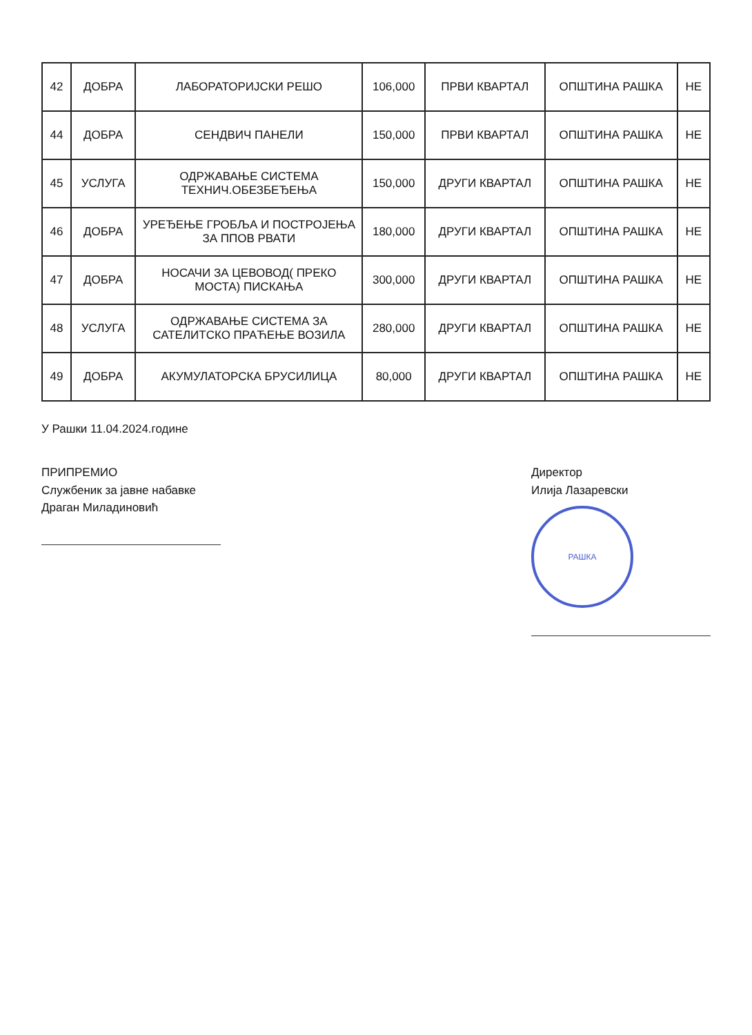| 42 | ДОБРА | ЛАБОРАТОРИЈСКИ РЕШО | 106,000 | ПРВИ КВАРТАЛ | ОПШТИНА РАШКА | НЕ |
| 44 | ДОБРА | СЕНДВИЧ ПАНЕЛИ | 150,000 | ПРВИ КВАРТАЛ | ОПШТИНА РАШКА | НЕ |
| 45 | УСЛУГА | ОДРЖАВАЊЕ СИСТЕМА ТЕХНИЧ.ОБЕЗБЕЂЕЊА | 150,000 | ДРУГИ КВАРТАЛ | ОПШТИНА РАШКА | НЕ |
| 46 | ДОБРА | УРЕЂЕЊЕ ГРОБЉА И ПОСТРОЈЕЊА ЗА ППОВ РВАТИ | 180,000 | ДРУГИ КВАРТАЛ | ОПШТИНА РАШКА | НЕ |
| 47 | ДОБРА | НОСАЧИ ЗА ЦЕВОВОД( ПРЕКО МОСТА) ПИСКАЊА | 300,000 | ДРУГИ КВАРТАЛ | ОПШТИНА РАШКА | НЕ |
| 48 | УСЛУГА | ОДРЖАВАЊЕ СИСТЕМА ЗА САТЕЛИТСКО ПРАЋЕЊЕ ВОЗИЛА | 280,000 | ДРУГИ КВАРТАЛ | ОПШТИНА РАШКА | НЕ |
| 49 | ДОБРА | АКУМУЛАТОРСКА БРУСИЛИЦА | 80,000 | ДРУГИ КВАРТАЛ | ОПШТИНА РАШКА | НЕ |
У Рашки 11.04.2024.године
ПРИПРЕМИО
Службеник за јавне набавке
Драган Миладиновић
Директор
Илија Лазаревски
РАШКА